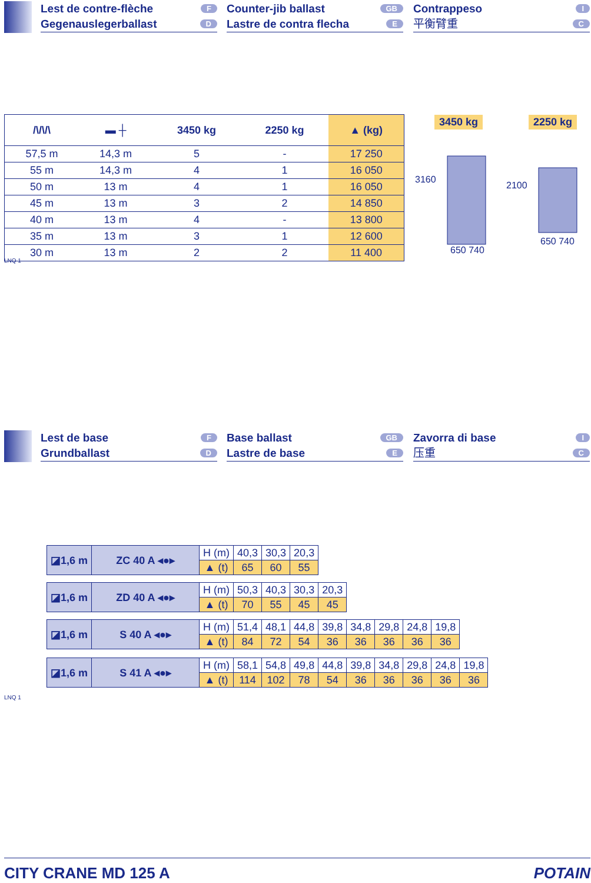Lest de contre-flèche F
Gegenauslegerballast D
Counter-jib ballast GB
Lastre de contra flecha E
Contrappeso I
平衡臂重 C
| /\/\/\ | ▬ ┼ | 3450 kg | 2250 kg | ▲ (kg) |
| --- | --- | --- | --- | --- |
| 57,5 m | 14,3 m | 5 | - | 17 250 |
| 55 m | 14,3 m | 4 | 1 | 16 050 |
| 50 m | 13 m | 4 | 1 | 16 050 |
| 45 m | 13 m | 3 | 2 | 14 850 |
| 40 m | 13 m | 4 | - | 13 800 |
| 35 m | 13 m | 3 | 1 | 12 600 |
| 30 m | 13 m | 2 | 2 | 11 400 |
LNQ 1
3450 kg 2250 kg
3160
650 740
2100
650 740
Lest de base F
Grundballast D
Base ballast GB
Lastre de base E
Zavorra di base I
压重 C
| ◪1,6 m | ZC 40 A ◂●▸ | H (m) | 40,3 | 30,3 | 20,3 |
| | | ▲ (t) | 65 | 60 | 55 |
| ◪1,6 m | ZD 40 A ◂●▸ | H (m) | 50,3 | 40,3 | 30,3 | 20,3 |
| | | ▲ (t) | 70 | 55 | 45 | 45 |
| ◪1,6 m | S 40 A ◂●▸ | H (m) | 51,4 | 48,1 | 44,8 | 39,8 | 34,8 | 29,8 | 24,8 | 19,8 |
| | | ▲ (t) | 84 | 72 | 54 | 36 | 36 | 36 | 36 | 36 |
| ◪1,6 m | S 41 A ◂●▸ | H (m) | 58,1 | 54,8 | 49,8 | 44,8 | 39,8 | 34,8 | 29,8 | 24,8 | 19,8 |
| | | ▲ (t) | 114 | 102 | 78 | 54 | 36 | 36 | 36 | 36 | 36 |
LNQ 1
CITY CRANE MD 125 A POTAIN